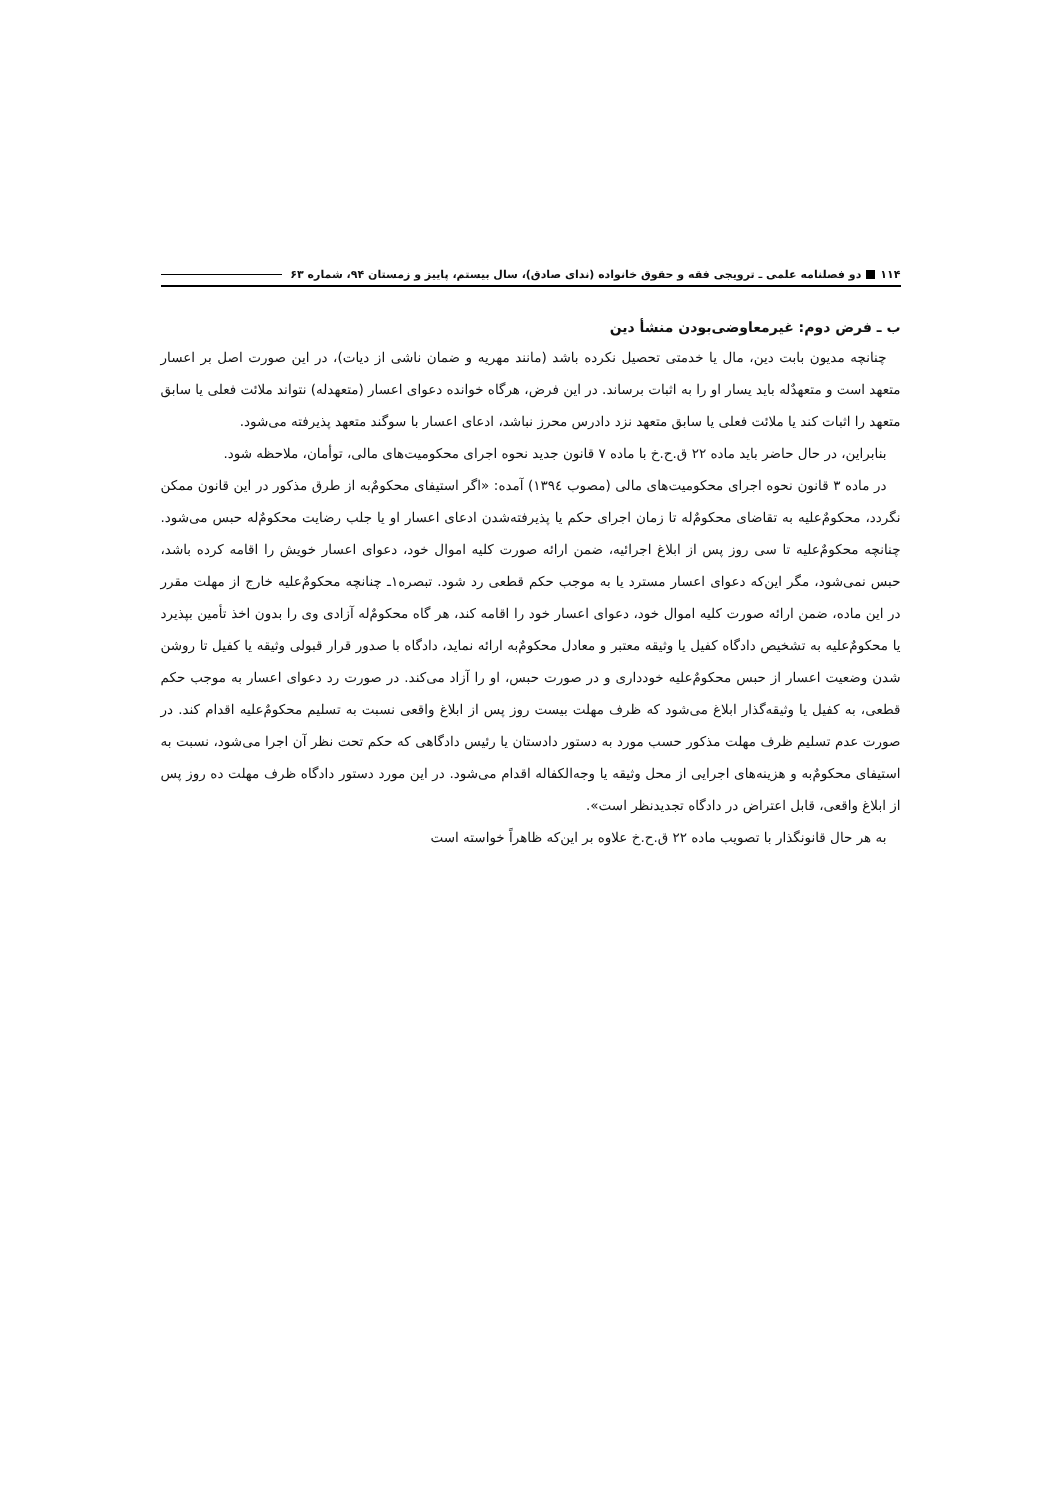۱۱۴ دو فصلنامه علمی ـ ترویجی فقه و حقوق خانواده (ندای صادق)، سال بیستم، پاییز و زمستان ۹۴، شماره ۶۳
ب ـ فرض دوم: غیرمعاوضی‌بودن منشأ دین
چنانچه مدیون بابت دین، مال یا خدمتی تحصیل نکرده باشد (مانند مهریه و ضمان ناشی از دیات)، در این صورت اصل بر اعسار متعهد است و متعهدٌله باید یسار او را به اثبات برساند. در این فرض، هرگاه خوانده دعوای اعسار (متعهدله) نتواند ملائت فعلی یا سابق متعهد را اثبات کند یا ملائت فعلی یا سابق متعهد نزد دادرس محرز نباشد، ادعای اعسار با سوگند متعهد پذیرفته می‌شود.
بنابراین، در حال حاضر باید ماده ۲۲ ق.ح.خ با ماده ۷ قانون جدید نحوه اجرای محکومیت‌های مالی، توأمان، ملاحظه شود.
در ماده ۳ قانون نحوه اجرای محکومیت‌های مالی (مصوب ۱۳۹٤) آمده: «اگر استیفای محکومٌ‌به از طرق مذکور در این قانون ممکن نگردد، محکومٌ‌علیه به تقاضای محکومٌ‌له تا زمان اجرای حکم یا پذیرفته‌شدن ادعای اعسار او یا جلب رضایت محکومٌ‌له حبس می‌شود. چنانچه محکومٌ‌علیه تا سی روز پس از ابلاغ اجرائیه، ضمن ارائه صورت کلیه اموال خود، دعوای اعسار خویش را اقامه کرده باشد، حبس نمی‌شود، مگر این‌که دعوای اعسار مسترد یا به موجب حکم قطعی رد شود. تبصره۱ـ چنانچه محکومٌ‌علیه خارج از مهلت مقرر در این ماده، ضمن ارائه صورت کلیه اموال خود، دعوای اعسار خود را اقامه کند، هر گاه محکومٌ‌له آزادی وی را بدون اخذ تأمین بپذیرد یا محکومٌ‌علیه به تشخیص دادگاه کفیل یا وثیقه معتبر و معادل محکومٌ‌به ارائه نماید، دادگاه با صدور قرار قبولی وثیقه یا کفیل تا روشن شدن وضعیت اعسار از حبس محکومٌ‌علیه خودداری و در صورت حبس، او را آزاد می‌کند. در صورت رد دعوای اعسار به موجب حکم قطعی، به کفیل یا وثیقه‌گذار ابلاغ می‌شود که ظرف مهلت بیست روز پس از ابلاغ واقعی نسبت به تسلیم محکومٌ‌علیه اقدام کند. در صورت عدم تسلیم ظرف مهلت مذکور حسب مورد به دستور دادستان یا رئیس دادگاهی که حکم تحت نظر آن اجرا می‌شود، نسبت به استیفای محکومٌ‌به و هزینه‌های اجرایی از محل وثیقه یا وجه‌الکفاله اقدام می‌شود. در این مورد دستور دادگاه ظرف مهلت ده روز پس از ابلاغ واقعی، قابل اعتراض در دادگاه تجدیدنظر است».
به هر حال قانونگذار با تصویب ماده ۲۲ ق.ح.خ علاوه بر این‌که ظاهراً خواسته است